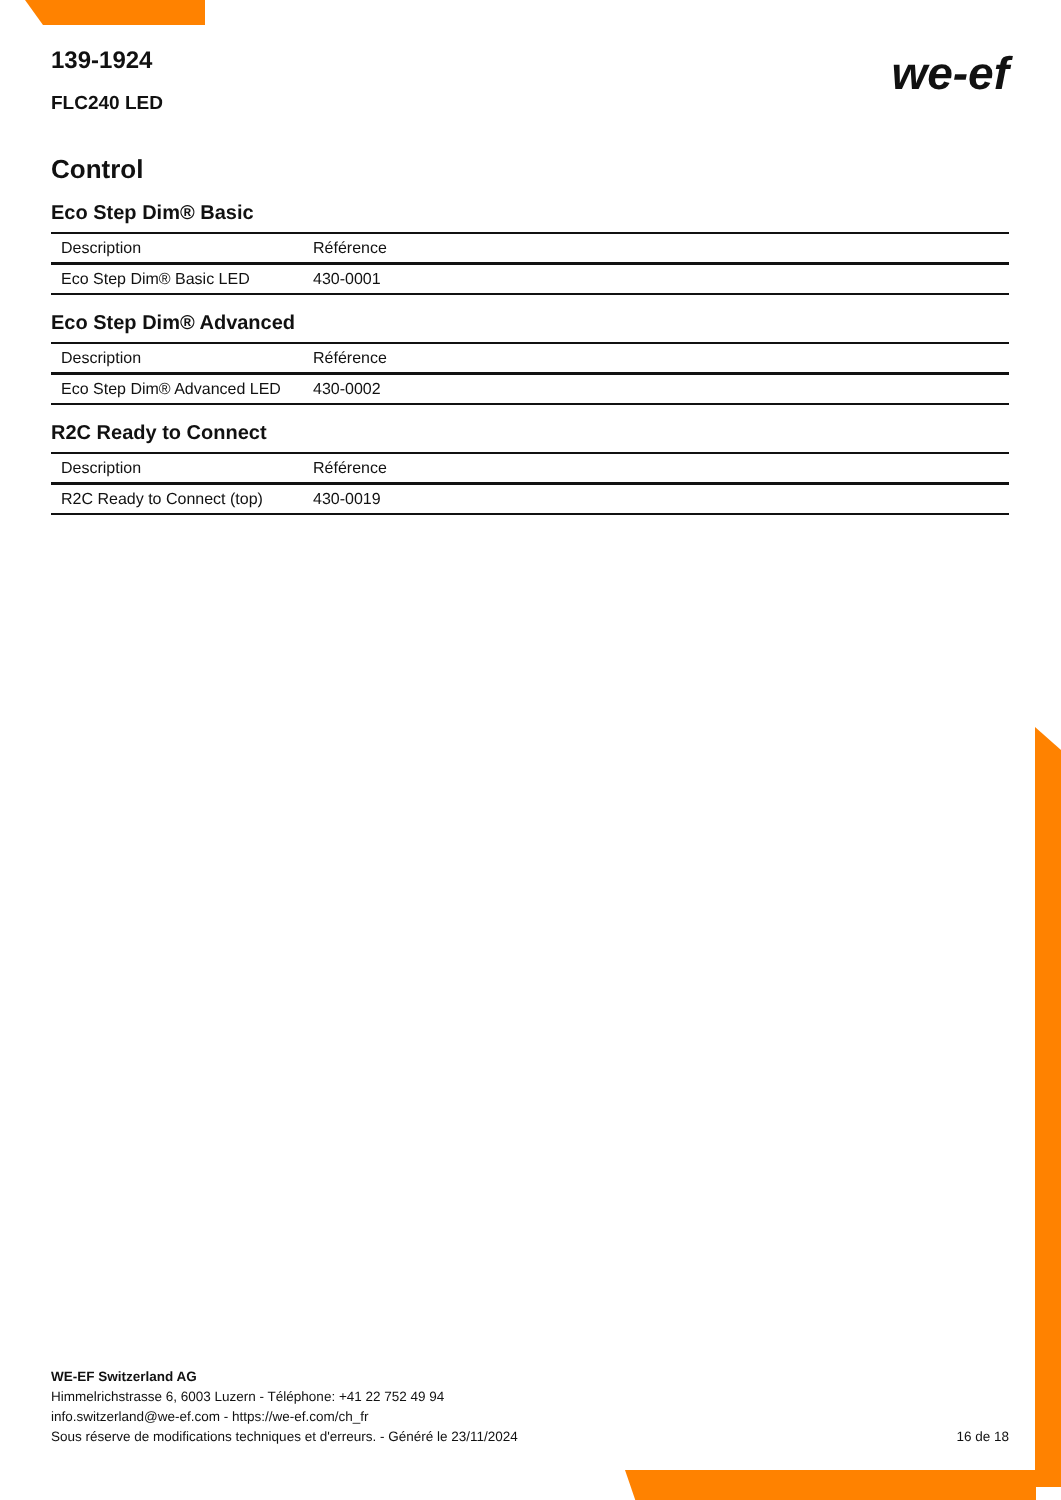we-ef
139-1924
FLC240 LED
Control
Eco Step Dim® Basic
| Description | Référence |
| --- | --- |
| Eco Step Dim® Basic LED | 430-0001 |
Eco Step Dim® Advanced
| Description | Référence |
| --- | --- |
| Eco Step Dim® Advanced LED | 430-0002 |
R2C Ready to Connect
| Description | Référence |
| --- | --- |
| R2C Ready to Connect (top) | 430-0019 |
WE-EF Switzerland AG
Himmelrichstrasse 6, 6003 Luzern - Téléphone: +41 22 752 49 94
info.switzerland@we-ef.com - https://we-ef.com/ch_fr
Sous réserve de modifications techniques et d'erreurs. - Généré le 23/11/2024 16 de 18